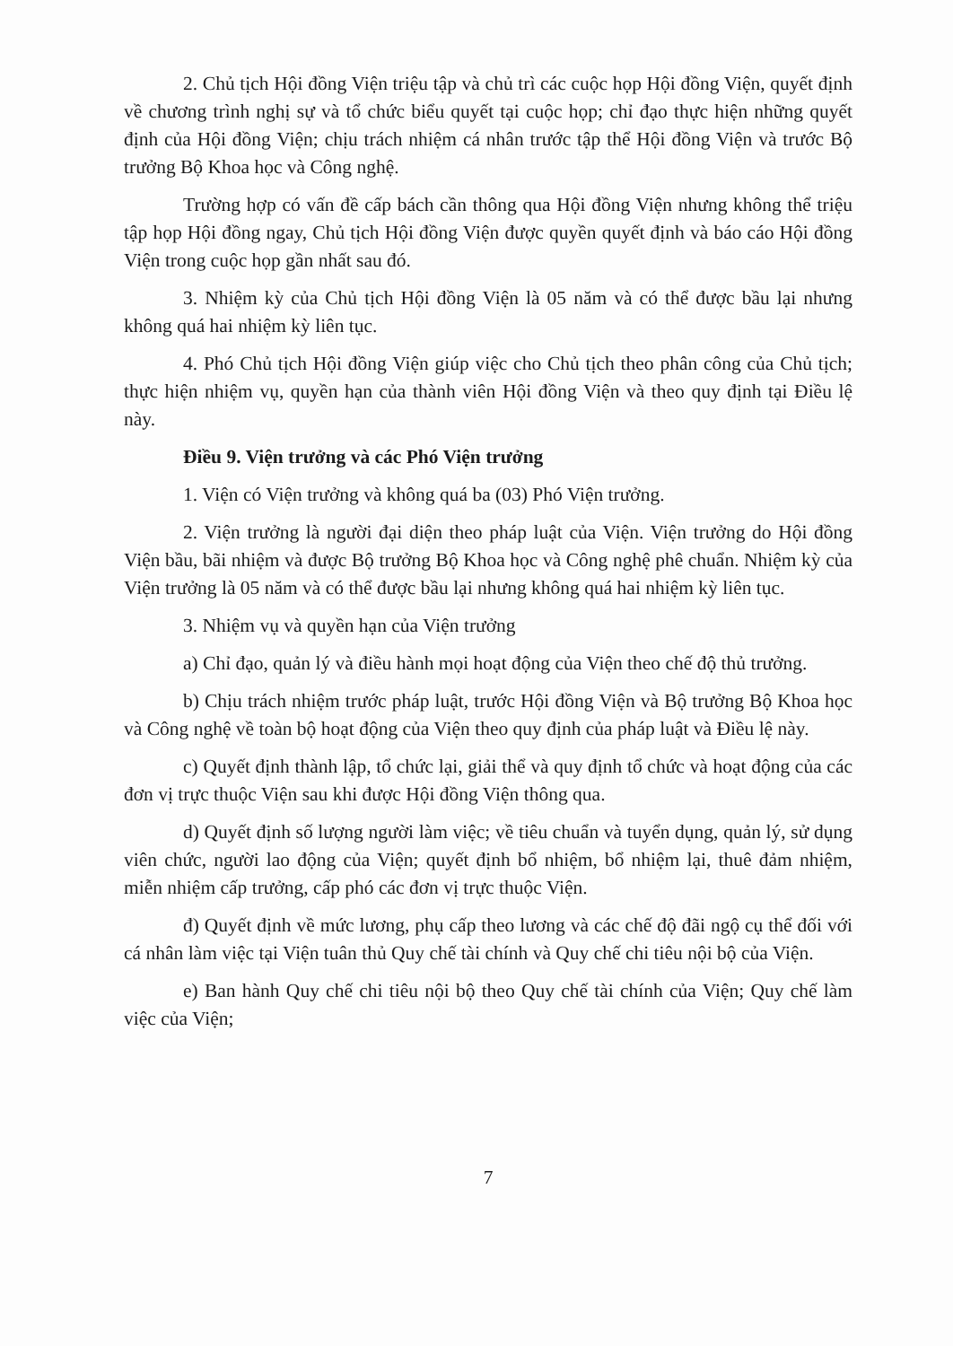2. Chủ tịch Hội đồng Viện triệu tập và chủ trì các cuộc họp Hội đồng Viện, quyết định về chương trình nghị sự và tổ chức biểu quyết tại cuộc họp; chỉ đạo thực hiện những quyết định của Hội đồng Viện; chịu trách nhiệm cá nhân trước tập thể Hội đồng Viện và trước Bộ trưởng Bộ Khoa học và Công nghệ.
Trường hợp có vấn đề cấp bách cần thông qua Hội đồng Viện nhưng không thể triệu tập họp Hội đồng ngay, Chủ tịch Hội đồng Viện được quyền quyết định và báo cáo Hội đồng Viện trong cuộc họp gần nhất sau đó.
3. Nhiệm kỳ của Chủ tịch Hội đồng Viện là 05 năm và có thể được bầu lại nhưng không quá hai nhiệm kỳ liên tục.
4. Phó Chủ tịch Hội đồng Viện giúp việc cho Chủ tịch theo phân công của Chủ tịch; thực hiện nhiệm vụ, quyền hạn của thành viên Hội đồng Viện và theo quy định tại Điều lệ này.
Điều 9. Viện trưởng và các Phó Viện trưởng
1. Viện có Viện trưởng và không quá ba (03) Phó Viện trưởng.
2. Viện trưởng là người đại diện theo pháp luật của Viện. Viện trưởng do Hội đồng Viện bầu, bãi nhiệm và được Bộ trưởng Bộ Khoa học và Công nghệ phê chuẩn. Nhiệm kỳ của Viện trưởng là 05 năm và có thể được bầu lại nhưng không quá hai nhiệm kỳ liên tục.
3. Nhiệm vụ và quyền hạn của Viện trưởng
a) Chỉ đạo, quản lý và điều hành mọi hoạt động của Viện theo chế độ thủ trưởng.
b) Chịu trách nhiệm trước pháp luật, trước Hội đồng Viện và Bộ trưởng Bộ Khoa học và Công nghệ về toàn bộ hoạt động của Viện theo quy định của pháp luật và Điều lệ này.
c) Quyết định thành lập, tổ chức lại, giải thể và quy định tổ chức và hoạt động của các đơn vị trực thuộc Viện sau khi được Hội đồng Viện thông qua.
d) Quyết định số lượng người làm việc; về tiêu chuẩn và tuyển dụng, quản lý, sử dụng viên chức, người lao động của Viện; quyết định bổ nhiệm, bổ nhiệm lại, thuê đảm nhiệm, miễn nhiệm cấp trưởng, cấp phó các đơn vị trực thuộc Viện.
đ) Quyết định về mức lương, phụ cấp theo lương và các chế độ đãi ngộ cụ thể đối với cá nhân làm việc tại Viện tuân thủ Quy chế tài chính và Quy chế chi tiêu nội bộ của Viện.
e) Ban hành Quy chế chi tiêu nội bộ theo Quy chế tài chính của Viện; Quy chế làm việc của Viện;
7